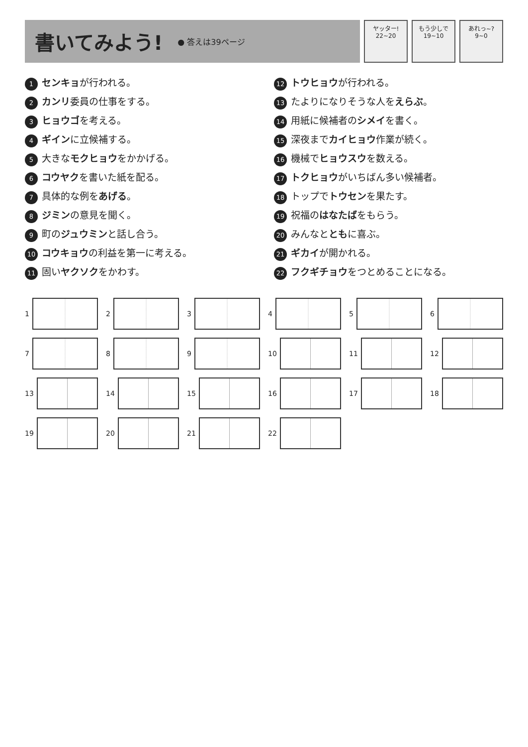書いてみよう!
● 答えは39ページ
ヤッター!
22~20
もう少しで
19~10
あれっ~?
9~0
1 センキョが行われる。
2 カンリ委員の仕事をする。
3 ヒョウゴを考える。
4 ギインに立候補する。
5 大きなモクヒョウをかかげる。
6 コウヤクを書いた紙を配る。
7 具体的な例をあげる。
8 ジミンの意見を聞く。
9 町のジュウミンと話し合う。
10 コウキョウの利益を第一に考える。
11 固いヤクソクをかわす。
12 トウヒョウが行われる。
13 たよりになりそうな人をえらぶ。
14 用紙に候補者のシメイを書く。
15 深夜までカイヒョウ作業が続く。
16 機械でヒョウスウを数える。
17 トクヒョウがいちばん多い候補者。
18 トップでトウセンを果たす。
19 祝福のはなたばをもらう。
20 みんなとともに喜ぶ。
21 ギカイが開かれる。
22 フクギチョウをつとめることになる。
1
2
3
4
5
6
7
8
9
10
11
12
13
14
15
16
17
18
19
20
21
22